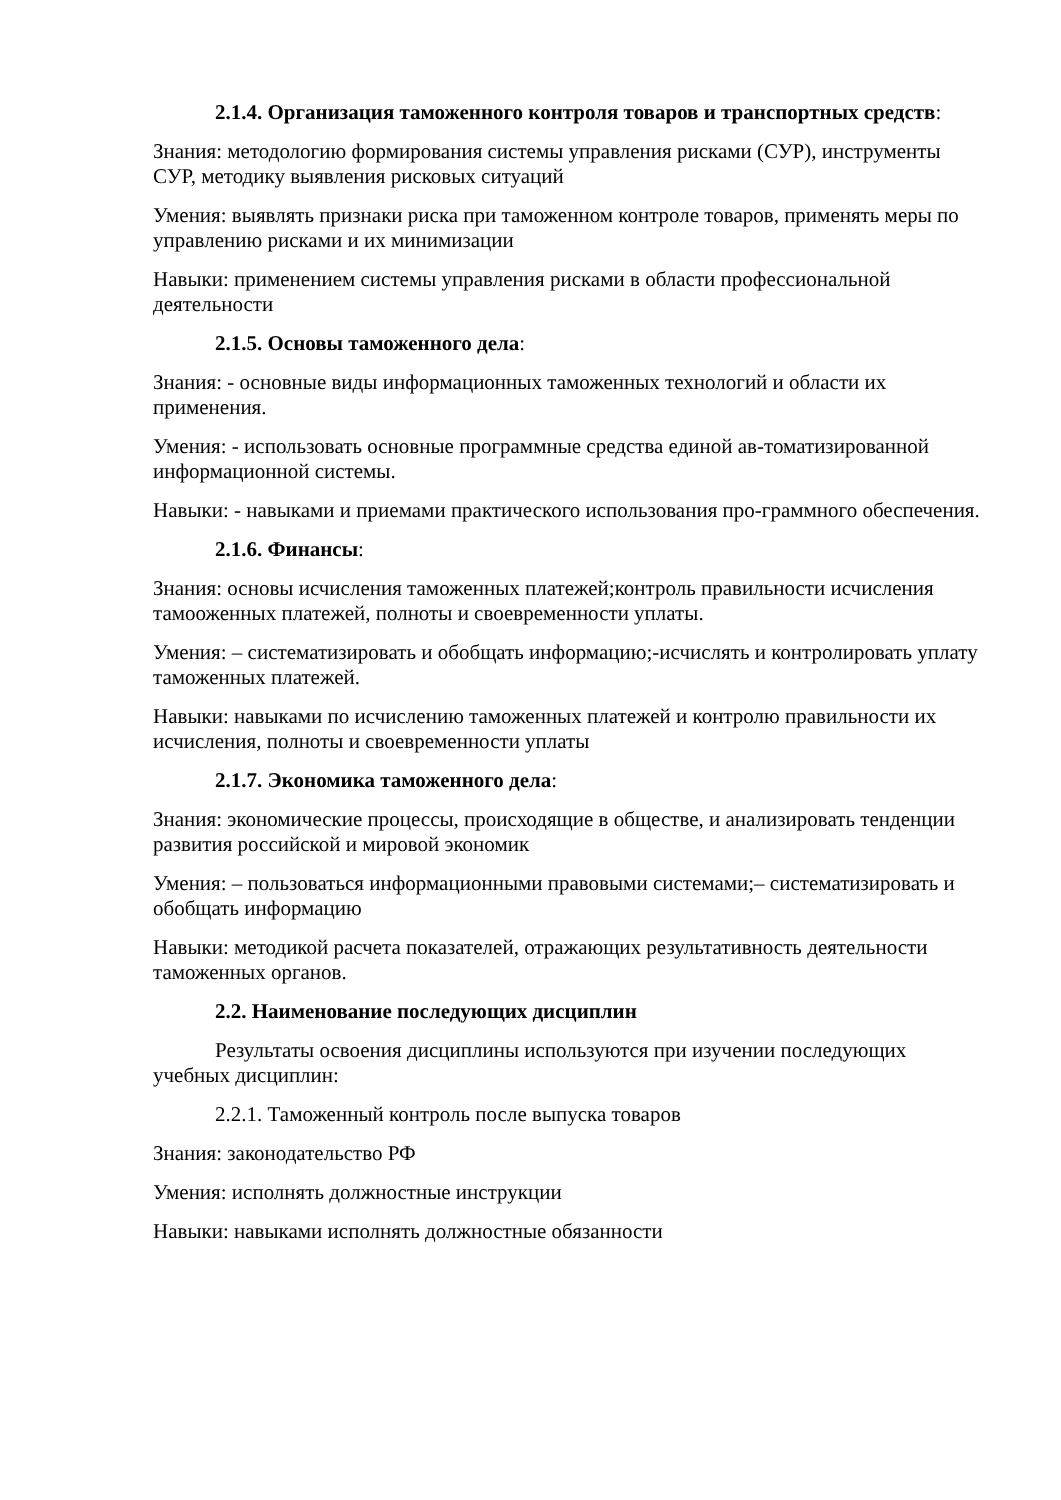2.1.4. Организация таможенного контроля товаров и транспортных средств:
Знания: методологию формирования системы управления рисками (СУР), инструменты СУР, методику выявления рисковых ситуаций
Умения: выявлять признаки риска при таможенном контроле товаров, применять меры по управлению рисками и их минимизации
Навыки: применением системы управления рисками в области профессиональной деятельности
2.1.5. Основы таможенного дела:
Знания: - основные виды информационных таможенных технологий и области их применения.
Умения: - использовать основные программные средства единой ав-томатизированной информационной системы.
Навыки: - навыками и приемами практического использования про-граммного обеспечения.
2.1.6. Финансы:
Знания: основы исчисления таможенных платежей;контроль правильности исчисления тамооженных платежей, полноты и своевременности уплаты.
Умения: – систематизировать и обобщать информацию;-исчислять и контролировать уплату таможенных платежей.
Навыки: навыками по исчислению таможенных платежей и контролю правильности их исчисления, полноты и своевременности уплаты
2.1.7. Экономика таможенного дела:
Знания: экономические процессы, происходящие в обществе, и анализировать тенденции развития российской и мировой экономик
Умения: – пользоваться информационными правовыми системами;– систематизировать и обобщать информацию
Навыки: методикой расчета показателей, отражающих результативность деятельности таможенных органов.
2.2. Наименование последующих дисциплин
Результаты освоения дисциплины используются при изучении последующих учебных дисциплин:
2.2.1. Таможенный контроль после выпуска товаров
Знания: законодательство РФ
Умения: исполнять должностные инструкции
Навыки: навыками исполнять должностные обязанности